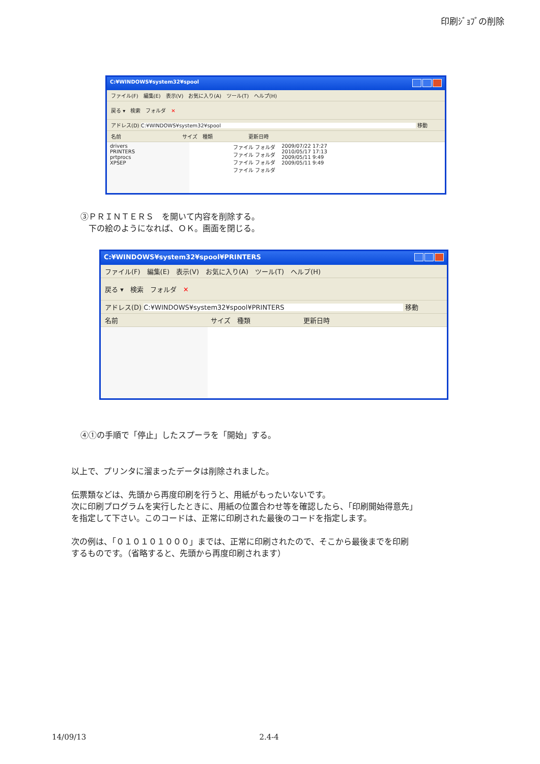印刷ｼﾞｮﾌﾞの削除
C:¥WINDOWS¥system32¥spool
ファイル(F)　編集(E)　表示(V)　お気に入り(A)　ツール(T)　ヘルプ(H)
戻る ▾　検索　フォルダ　✕
アドレス(D) C:¥WINDOWS¥system32¥spool 移動
名前　　　　　　　　　　　　サイズ　種類　　　　　　　更新日時
drivers
PRINTERS
prtprocs
XPSEP
ファイル フォルダ
ファイル フォルダ
ファイル フォルダ
ファイル フォルダ
2009/07/22 17:27
2010/05/17 17:13
2009/05/11 9:49
2009/05/11 9:49
③ＰＲＩＮＴＥＲＳ　を開いて内容を削除する。
　下の絵のようになれば、ＯＫ。画面を閉じる。
C:¥WINDOWS¥system32¥spool¥PRINTERS
ファイル(F)　編集(E)　表示(V)　お気に入り(A)　ツール(T)　ヘルプ(H)
戻る ▾　検索　フォルダ　✕
アドレス(D) C:¥WINDOWS¥system32¥spool¥PRINTERS 移動
名前　　　　　　　　　　　　　　サイズ　種類　　　　　　　　更新日時
④①の手順で「停止」したスプーラを「開始」する。
以上で、プリンタに溜まったデータは削除されました。
伝票類などは、先頭から再度印刷を行うと、用紙がもったいないです。
次に印刷プログラムを実行したときに、用紙の位置合わせ等を確認したら、「印刷開始得意先」
を指定して下さい。このコードは、正常に印刷された最後のコードを指定します。
次の例は、「０１０１０１０００」までは、正常に印刷されたので、そこから最後までを印刷
するものです。（省略すると、先頭から再度印刷されます）
14/09/13 2.4-4